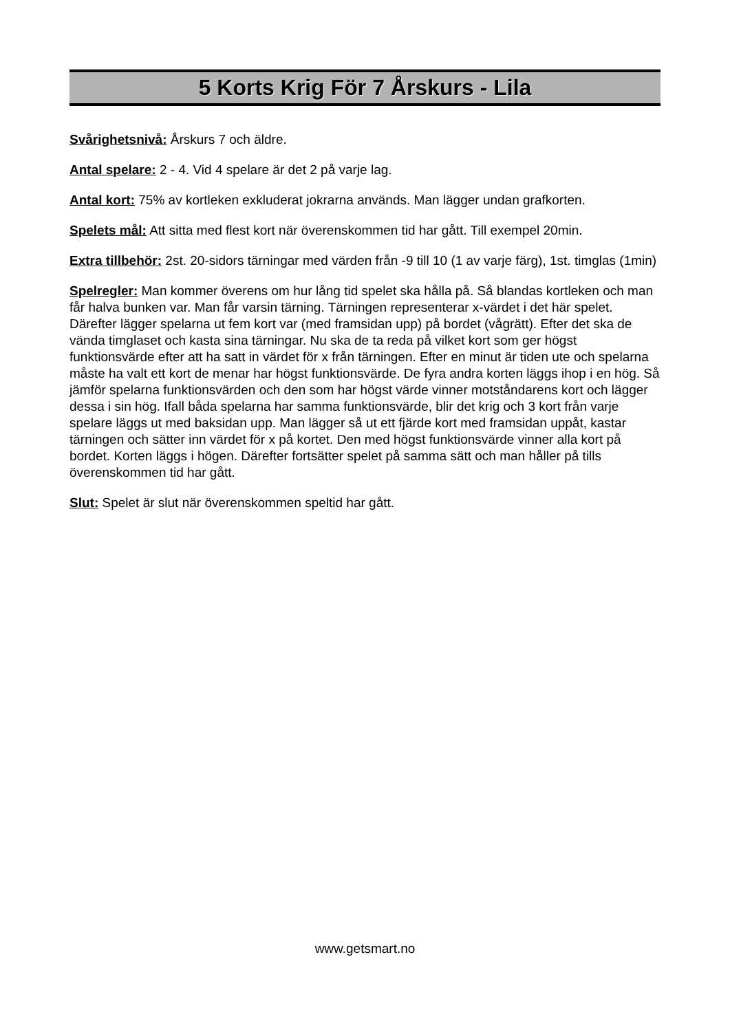5 Korts Krig För 7 Årskurs - Lila
Svårighetsnivå: Årskurs 7 och äldre.
Antal spelare: 2 - 4. Vid 4 spelare är det 2 på varje lag.
Antal kort: 75% av kortleken exkluderat jokrarna används. Man lägger undan grafkorten.
Spelets mål: Att sitta med flest kort när överenskommen tid har gått. Till exempel 20min.
Extra tillbehör: 2st. 20-sidors tärningar med värden från -9 till 10 (1 av varje färg), 1st. timglas (1min)
Spelregler: Man kommer överens om hur lång tid spelet ska hålla på. Så blandas kortleken och man får halva bunken var. Man får varsin tärning. Tärningen representerar x-värdet i det här spelet. Därefter lägger spelarna ut fem kort var (med framsidan upp) på bordet (vågrätt). Efter det ska de vända timglaset och kasta sina tärningar. Nu ska de ta reda på vilket kort som ger högst funktionsvärde efter att ha satt in värdet för x från tärningen. Efter en minut är tiden ute och spelarna måste ha valt ett kort de menar har högst funktionsvärde. De fyra andra korten läggs ihop i en hög. Så jämför spelarna funktionsvärden och den som har högst värde vinner motståndarens kort och lägger dessa i sin hög. Ifall båda spelarna har samma funktionsvärde, blir det krig och 3 kort från varje spelare läggs ut med baksidan upp. Man lägger så ut ett fjärde kort med framsidan uppåt, kastar tärningen och sätter inn värdet för x på kortet. Den med högst funktionsvärde vinner alla kort på bordet. Korten läggs i högen. Därefter fortsätter spelet på samma sätt och man håller på tills överenskommen tid har gått.
Slut: Spelet är slut när överenskommen speltid har gått.
www.getsmart.no